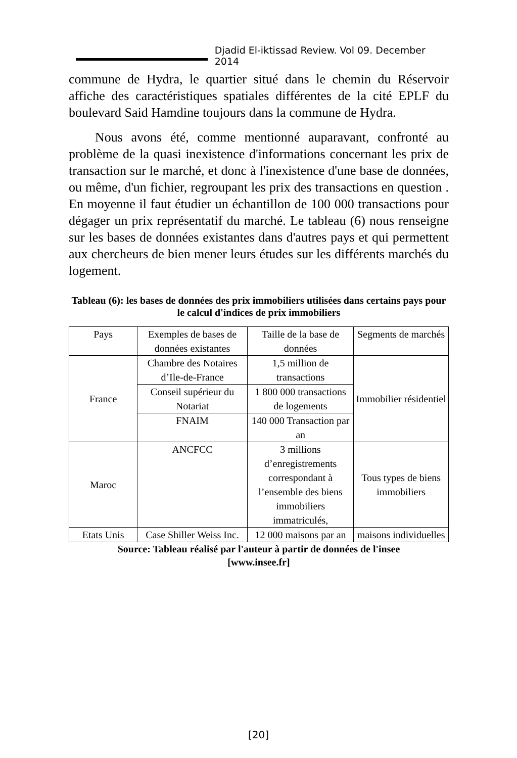Djadid El-iktissad Review. Vol 09. December 2014
commune de Hydra, le quartier situé dans le chemin du Réservoir affiche des caractéristiques spatiales différentes de la cité EPLF du boulevard Said Hamdine toujours dans la commune de Hydra.
Nous avons été, comme mentionné auparavant, confronté au problème de la quasi inexistence d'informations concernant les prix de transaction sur le marché, et donc à l'inexistence d'une base de données, ou même, d'un fichier, regroupant les prix des transactions en question . En moyenne il faut étudier un échantillon de 100 000 transactions pour dégager un prix représentatif du marché. Le tableau (6) nous renseigne sur les bases de données existantes dans d'autres pays et qui permettent aux chercheurs de bien mener leurs études sur les différents marchés du logement.
Tableau (6): les bases de données des prix immobiliers utilisées dans certains pays pour le calcul d'indices de prix immobiliers
| Pays | Exemples de bases de données existantes | Taille de la base de données | Segments de marchés |
| France | Chambre des Notaires d’Ile-de-France | 1,5 million de transactions | Immobilier résidentiel |
| | Conseil supérieur du Notariat | 1 800 000 transactions de logements | |
| | FNAIM | 140 000 Transaction par an | |
| Maroc | ANCFCC | 3 millions d’enregistrements correspondant à l’ensemble des biens immobiliers immatriculés, | Tous types de biens immobiliers |
| Etats Unis | Case Shiller Weiss Inc. | 12 000 maisons par an | maisons individuelles |
Source: Tableau réalisé par l'auteur à partir de données de l'insee
[www.insee.fr]
[20]